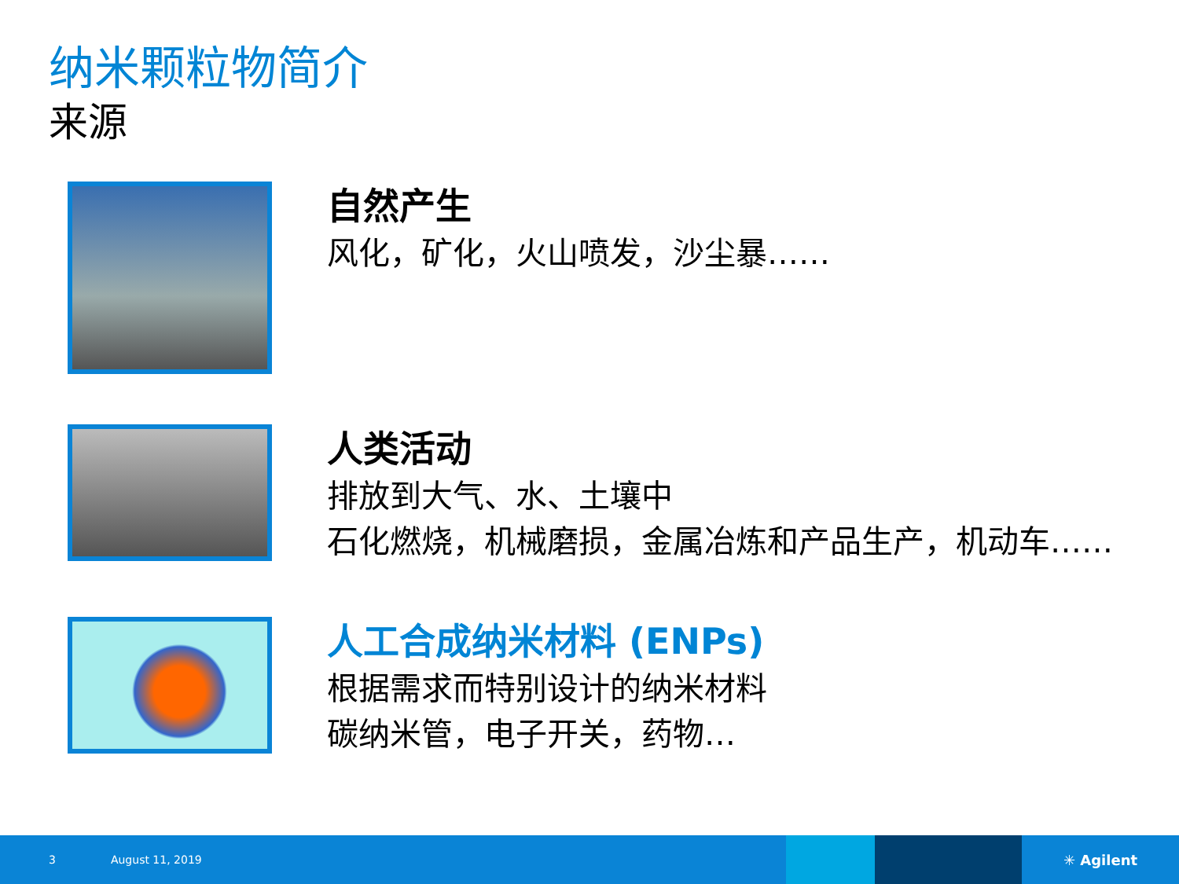纳米颗粒物简介
来源
自然产生
风化，矿化，火山喷发，沙尘暴……
人类活动
排放到大气、水、土壤中
石化燃烧，机械磨损，金属冶炼和产品生产，机动车……
人工合成纳米材料 (ENPs)
根据需求而特别设计的纳米材料
碳纳米管，电子开关，药物…
3 August 11, 2019 ✳ Agilent